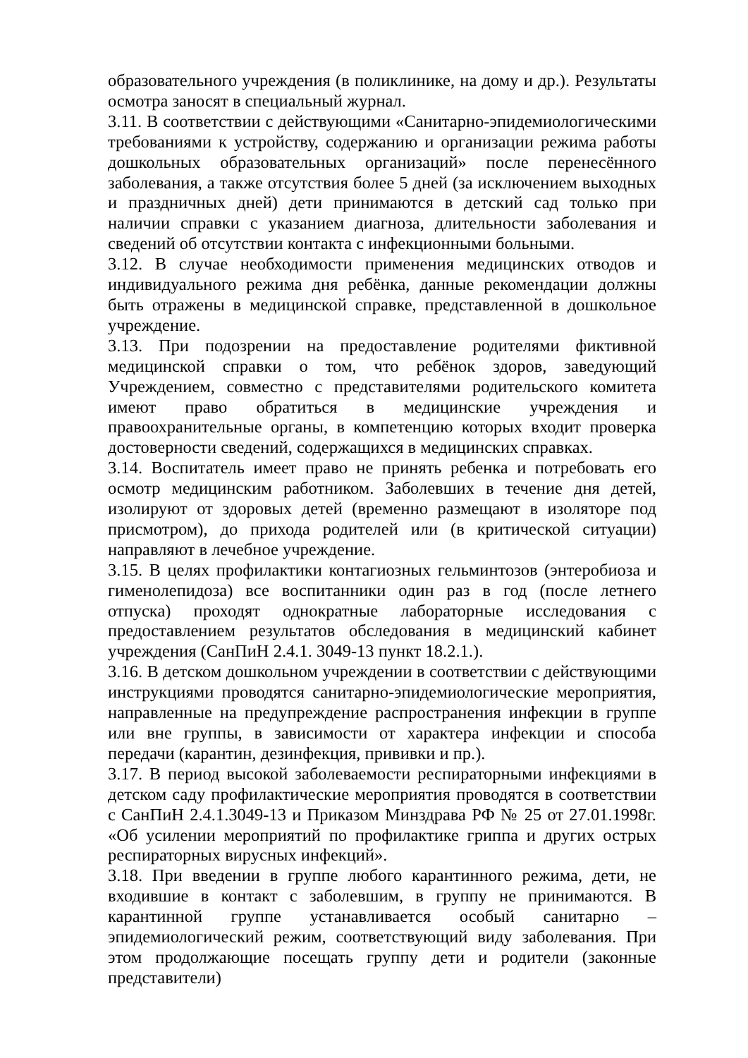образовательного учреждения (в поликлинике, на дому и др.). Результаты осмотра заносят в специальный журнал.
3.11. В соответствии с действующими «Санитарно-эпидемиологическими требованиями к устройству, содержанию и организации режима работы дошкольных образовательных организаций» после перенесённого заболевания, а также отсутствия более 5 дней (за исключением выходных и праздничных дней) дети принимаются в детский сад только при наличии справки с указанием диагноза, длительности заболевания и сведений об отсутствии контакта с инфекционными больными.
3.12. В случае необходимости применения медицинских отводов и индивидуального режима дня ребёнка, данные рекомендации должны быть отражены в медицинской справке, представленной в дошкольное учреждение.
3.13. При подозрении на предоставление родителями фиктивной медицинской справки о том, что ребёнок здоров, заведующий Учреждением, совместно с представителями родительского комитета имеют право обратиться в медицинские учреждения и правоохранительные органы, в компетенцию которых входит проверка достоверности сведений, содержащихся в медицинских справках.
3.14. Воспитатель имеет право не принять ребенка и потребовать его осмотр медицинским работником. Заболевших в течение дня детей, изолируют от здоровых детей (временно размещают в изоляторе под присмотром), до прихода родителей или (в критической ситуации) направляют в лечебное учреждение.
3.15. В целях профилактики контагиозных гельминтозов (энтеробиоза и гименолепидоза) все воспитанники один раз в год (после летнего отпуска) проходят однократные лабораторные исследования с предоставлением результатов обследования в медицинский кабинет учреждения (СанПиН 2.4.1. 3049-13 пункт 18.2.1.).
3.16. В детском дошкольном учреждении в соответствии с действующими инструкциями проводятся санитарно-эпидемиологические мероприятия, направленные на предупреждение распространения инфекции в группе или вне группы, в зависимости от характера инфекции и способа передачи (карантин, дезинфекция, прививки и пр.).
3.17. В период высокой заболеваемости респираторными инфекциями в детском саду профилактические мероприятия проводятся в соответствии с СанПиН 2.4.1.3049-13 и Приказом Минздрава РФ № 25 от 27.01.1998г. «Об усилении мероприятий по профилактике гриппа и других острых респираторных вирусных инфекций».
3.18. При введении в группе любого карантинного режима, дети, не входившие в контакт с заболевшим, в группу не принимаются. В карантинной группе устанавливается особый санитарно – эпидемиологический режим, соответствующий виду заболевания. При этом продолжающие посещать группу дети и родители (законные представители)